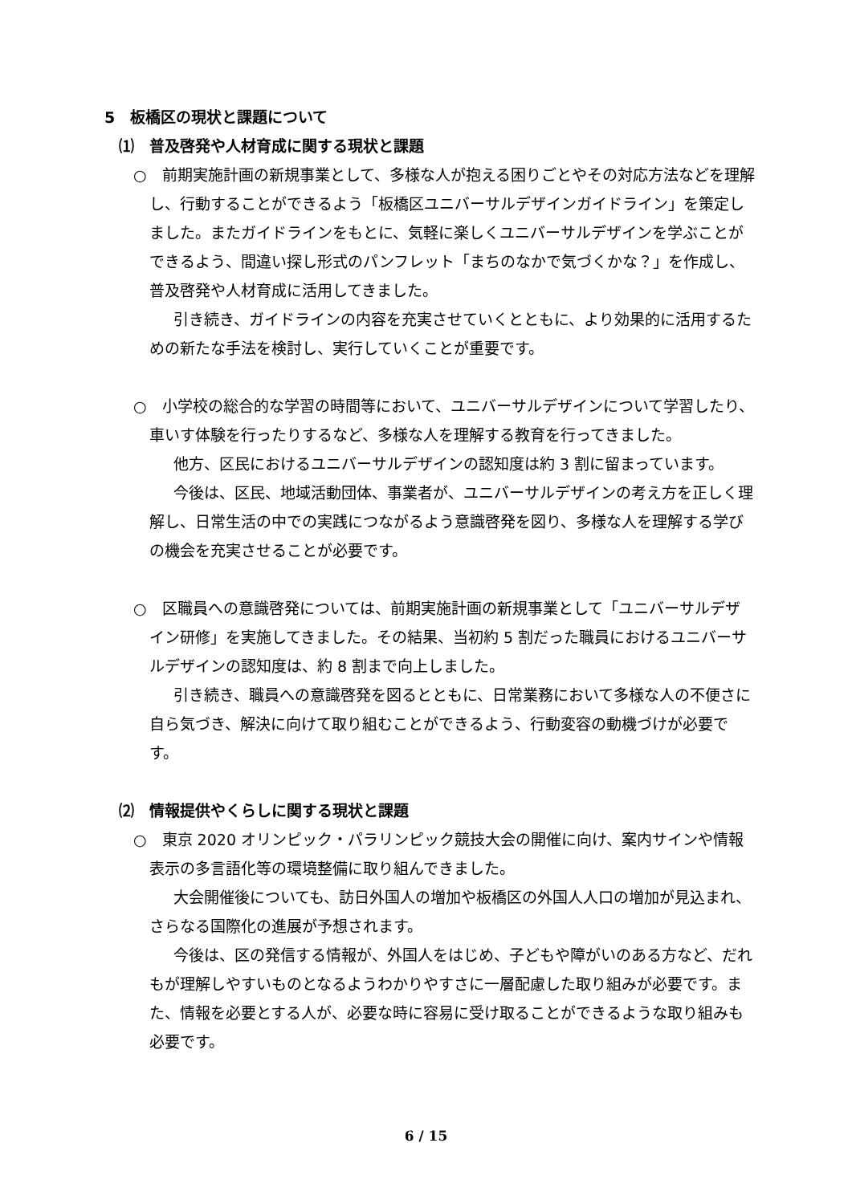5　板橋区の現状と課題について
⑴　普及啓発や人材育成に関する現状と課題
○　前期実施計画の新規事業として、多様な人が抱える困りごとやその対応方法などを理解し、行動することができるよう「板橋区ユニバーサルデザインガイドライン」を策定しました。またガイドラインをもとに、気軽に楽しくユニバーサルデザインを学ぶことができるよう、間違い探し形式のパンフレット「まちのなかで気づくかな？」を作成し、普及啓発や人材育成に活用してきました。
引き続き、ガイドラインの内容を充実させていくとともに、より効果的に活用するための新たな手法を検討し、実行していくことが重要です。
○　小学校の総合的な学習の時間等において、ユニバーサルデザインについて学習したり、車いす体験を行ったりするなど、多様な人を理解する教育を行ってきました。
他方、区民におけるユニバーサルデザインの認知度は約 3 割に留まっています。
今後は、区民、地域活動団体、事業者が、ユニバーサルデザインの考え方を正しく理解し、日常生活の中での実践につながるよう意識啓発を図り、多様な人を理解する学びの機会を充実させることが必要です。
○　区職員への意識啓発については、前期実施計画の新規事業として「ユニバーサルデザイン研修」を実施してきました。その結果、当初約 5 割だった職員におけるユニバーサルデザインの認知度は、約 8 割まで向上しました。
引き続き、職員への意識啓発を図るとともに、日常業務において多様な人の不便さに自ら気づき、解決に向けて取り組むことができるよう、行動変容の動機づけが必要です。
⑵　情報提供やくらしに関する現状と課題
○　東京 2020 オリンピック・パラリンピック競技大会の開催に向け、案内サインや情報表示の多言語化等の環境整備に取り組んできました。
大会開催後についても、訪日外国人の増加や板橋区の外国人人口の増加が見込まれ、さらなる国際化の進展が予想されます。
今後は、区の発信する情報が、外国人をはじめ、子どもや障がいのある方など、だれもが理解しやすいものとなるようわかりやすさに一層配慮した取り組みが必要です。また、情報を必要とする人が、必要な時に容易に受け取ることができるような取り組みも必要です。
6 / 15